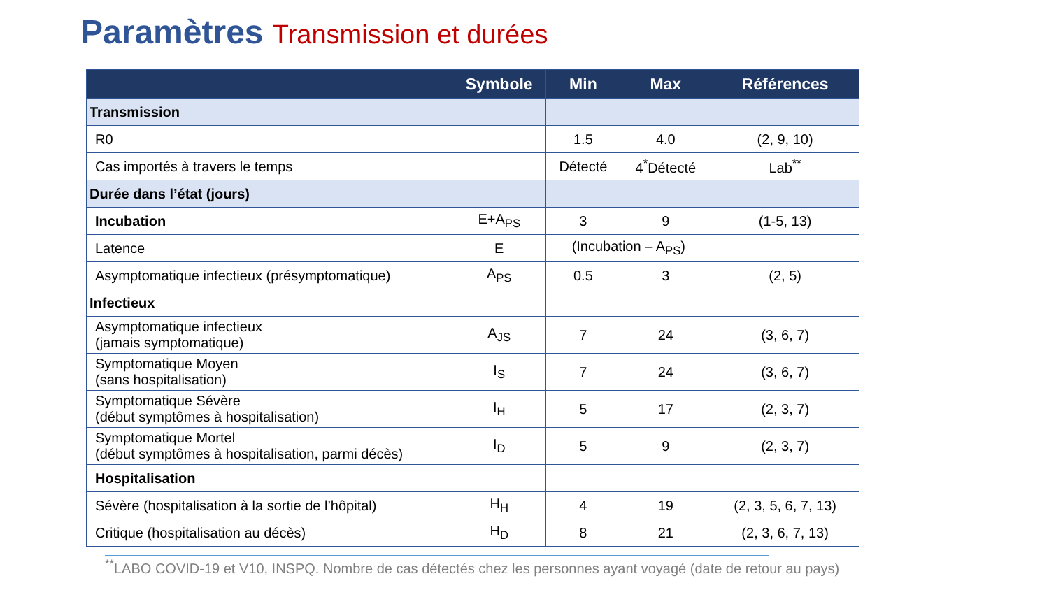Paramètres Transmission et durées
| | Symbole | Min | Max | Références |
| --- | --- | --- | --- | --- |
| Transmission | | | | |
| R0 | | 1.5 | 4.0 | (2, 9, 10) |
| Cas importés à travers le temps | | Détecté | 4<sup>*</sup>Détecté | Lab<sup>**</sup> |
| Durée dans l’état (jours) | | | | |
| Incubation | E+A<sub>PS</sub> | 3 | 9 | (1-5, 13) |
| Latence | E | (Incubation – A<sub>PS</sub>) | | |
| Asymptomatique infectieux (présymptomatique) | A<sub>PS</sub> | 0.5 | 3 | (2, 5) |
| Infectieux | | | | |
| Asymptomatique infectieux (jamais symptomatique) | A<sub>JS</sub> | 7 | 24 | (3, 6, 7) |
| Symptomatique Moyen (sans hospitalisation) | I<sub>S</sub> | 7 | 24 | (3, 6, 7) |
| Symptomatique Sévère (début symptômes à hospitalisation) | I<sub>H</sub> | 5 | 17 | (2, 3, 7) |
| Symptomatique Mortel (début symptômes à hospitalisation, parmi décès) | I<sub>D</sub> | 5 | 9 | (2, 3, 7) |
| Hospitalisation | | | | |
| Sévère (hospitalisation à la sortie de l’hôpital) | H<sub>H</sub> | 4 | 19 | (2, 3, 5, 6, 7, 13) |
| Critique (hospitalisation au décès) | H<sub>D</sub> | 8 | 21 | (2, 3, 6, 7, 13) |
<sup>**</sup> LABO COVID-19 et V10, INSPQ. Nombre de cas détectés chez les personnes ayant voyagé (date de retour au pays)